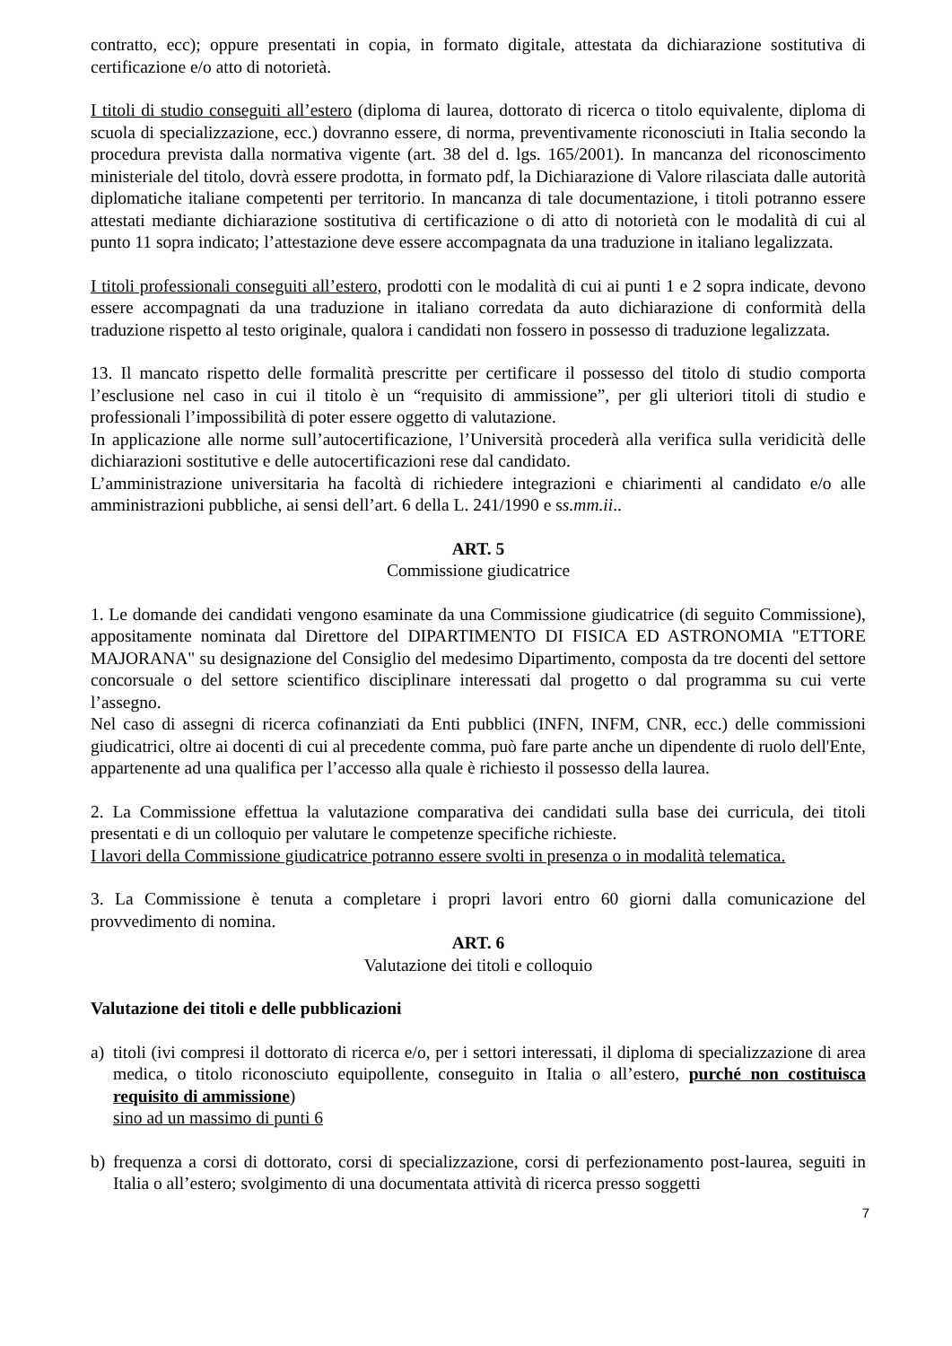contratto, ecc); oppure presentati in copia, in formato digitale, attestata da dichiarazione sostitutiva di certificazione e/o atto di notorietà.
I titoli di studio conseguiti all’estero (diploma di laurea, dottorato di ricerca o titolo equivalente, diploma di scuola di specializzazione, ecc.) dovranno essere, di norma, preventivamente riconosciuti in Italia secondo la procedura prevista dalla normativa vigente (art. 38 del d. lgs. 165/2001). In mancanza del riconoscimento ministeriale del titolo, dovrà essere prodotta, in formato pdf, la Dichiarazione di Valore rilasciata dalle autorità diplomatiche italiane competenti per territorio. In mancanza di tale documentazione, i titoli potranno essere attestati mediante dichiarazione sostitutiva di certificazione o di atto di notorietà con le modalità di cui al punto 11 sopra indicato; l’attestazione deve essere accompagnata da una traduzione in italiano legalizzata.
I titoli professionali conseguiti all’estero, prodotti con le modalità di cui ai punti 1 e 2 sopra indicate, devono essere accompagnati da una traduzione in italiano corredata da auto dichiarazione di conformità della traduzione rispetto al testo originale, qualora i candidati non fossero in possesso di traduzione legalizzata.
13. Il mancato rispetto delle formalità prescritte per certificare il possesso del titolo di studio comporta l’esclusione nel caso in cui il titolo è un “requisito di ammissione”, per gli ulteriori titoli di studio e professionali l’impossibilità di poter essere oggetto di valutazione.
In applicazione alle norme sull’autocertificazione, l’Università procederà alla verifica sulla veridicità delle dichiarazioni sostitutive e delle autocertificazioni rese dal candidato.
L’amministrazione universitaria ha facoltà di richiedere integrazioni e chiarimenti al candidato e/o alle amministrazioni pubbliche, ai sensi dell’art. 6 della L. 241/1990 e ss.mm.ii..
ART. 5
Commissione giudicatrice
1. Le domande dei candidati vengono esaminate da una Commissione giudicatrice (di seguito Commissione), appositamente nominata dal Direttore del DIPARTIMENTO DI FISICA ED ASTRONOMIA "ETTORE MAJORANA" su designazione del Consiglio del medesimo Dipartimento, composta da tre docenti del settore concorsuale o del settore scientifico disciplinare interessati dal progetto o dal programma su cui verte l’assegno.
Nel caso di assegni di ricerca cofinanziati da Enti pubblici (INFN, INFM, CNR, ecc.) delle commissioni giudicatrici, oltre ai docenti di cui al precedente comma, può fare parte anche un dipendente di ruolo dell'Ente, appartenente ad una qualifica per l’accesso alla quale è richiesto il possesso della laurea.
2. La Commissione effettua la valutazione comparativa dei candidati sulla base dei curricula, dei titoli presentati e di un colloquio per valutare le competenze specifiche richieste.
I lavori della Commissione giudicatrice potranno essere svolti in presenza o in modalità telematica.
3. La Commissione è tenuta a completare i propri lavori entro 60 giorni dalla comunicazione del provvedimento di nomina.
ART. 6
Valutazione dei titoli e colloquio
Valutazione dei titoli e delle pubblicazioni
a) titoli (ivi compresi il dottorato di ricerca e/o, per i settori interessati, il diploma di specializzazione di area medica, o titolo riconosciuto equipollente, conseguito in Italia o all’estero, purché non costituisca requisito di ammissione)
sino ad un massimo di punti 6
b) frequenza a corsi di dottorato, corsi di specializzazione, corsi di perfezionamento post-laurea, seguiti in Italia o all’estero; svolgimento di una documentata attività di ricerca presso soggetti
7